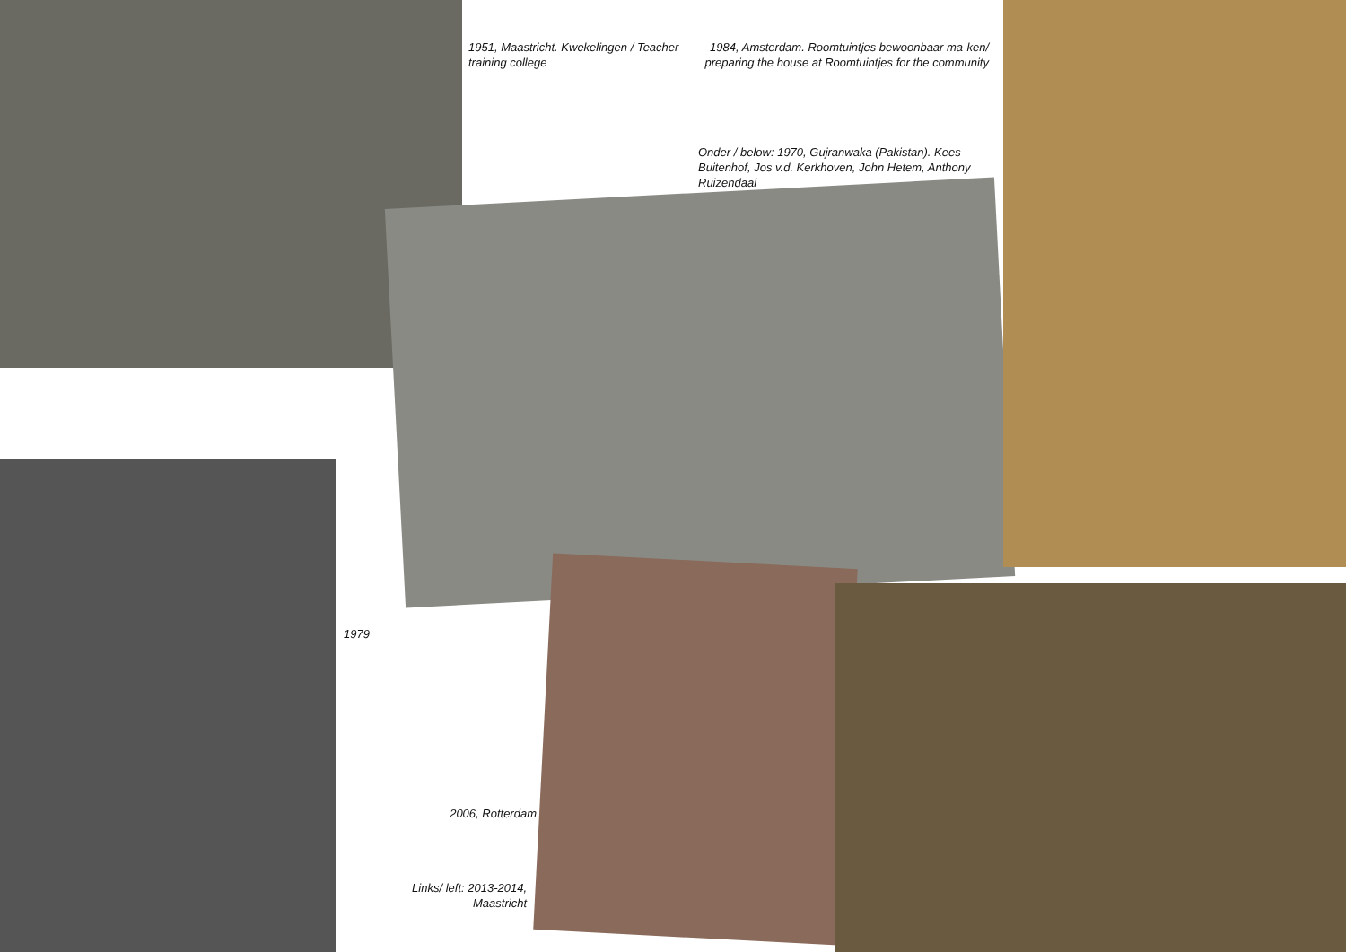1951, Maastricht. Kwekelingen / Teacher training college
1984, Amsterdam. Roomtuintjes bewoonbaar ma-ken/ preparing the house at Roomtuintjes for the community
Onder / below: 1970, Gujranwaka (Pakistan). Kees Buitenhof, Jos v.d. Kerkhoven, John Hetem, Anthony Ruizendaal
1979
2006, Rotterdam
Links/ left: 2013-2014, Maastricht